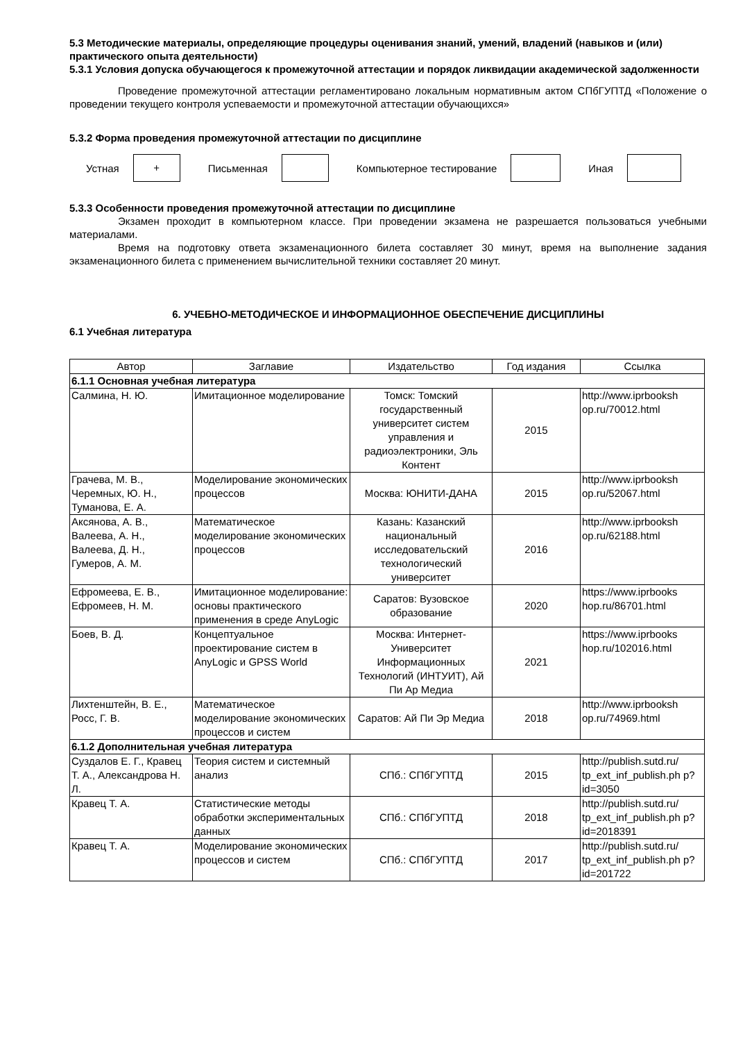5.3 Методические материалы, определяющие процедуры оценивания знаний, умений, владений (навыков и (или) практического опыта деятельности)
5.3.1 Условия допуска обучающегося к промежуточной аттестации и порядок ликвидации академической задолженности
Проведение промежуточной аттестации регламентировано локальным нормативным актом СПбГУПТД «Положение о проведении текущего контроля успеваемости и промежуточной аттестации обучающихся»
5.3.2 Форма проведения промежуточной аттестации по дисциплине
Устная
+
Письменная Компьютерное тестирование Иная
5.3.3 Особенности проведения промежуточной аттестации по дисциплине
Экзамен проходит в компьютерном классе. При проведении экзамена не разрешается пользоваться учебными материалами.
Время на подготовку ответа экзаменационного билета составляет 30 минут, время на выполнение задания экзаменационного билета с применением вычислительной техники составляет 20 минут.
6. УЧЕБНО-МЕТОДИЧЕСКОЕ И ИНФОРМАЦИОННОЕ ОБЕСПЕЧЕНИЕ ДИСЦИПЛИНЫ
6.1 Учебная литература
| Автор | Заглавие | Издательство | Год издания | Ссылка |
| --- | --- | --- | --- | --- |
| 6.1.1 Основная учебная литература | | | | |
| Салмина, Н. Ю. | Имитационное моделирование | Томск: Томский государственный университет систем управления и радиоэлектроники, Эль Контент | 2015 | http://www.iprbooksh op.ru/70012.html |
| Грачева, М. В., Черемных, Ю. Н., Туманова, Е. А. | Моделирование экономических процессов | Москва: ЮНИТИ-ДАНА | 2015 | http://www.iprbooksh op.ru/52067.html |
| Аксянова, А. В., Валеева, А. Н., Валеева, Д. Н., Гумеров, А. М. | Математическое моделирование экономических процессов | Казань: Казанский национальный исследовательский технологический университет | 2016 | http://www.iprbooksh op.ru/62188.html |
| Ефромеева, Е. В., Ефромеев, Н. М. | Имитационное моделирование: основы практического применения в среде AnyLogic | Саратов: Вузовское образование | 2020 | https://www.iprbooks hop.ru/86701.html |
| Боев, В. Д. | Концептуальное проектирование систем в AnyLogic и GPSS World | Москва: Интернет-Университет Информационных Технологий (ИНТУИТ), Ай Пи Ар Медиа | 2021 | https://www.iprbooks hop.ru/102016.html |
| Лихтенштейн, В. Е., Росс, Г. В. | Математическое моделирование экономических процессов и систем | Саратов: Ай Пи Эр Медиа | 2018 | http://www.iprbooksh op.ru/74969.html |
| 6.1.2 Дополнительная учебная литература | | | | |
| Суздалов Е. Г., Кравец Т. А., Александрова Н. Л. | Теория систем и системный анализ | СПб.: СПбГУПТД | 2015 | http://publish.sutd.ru/ tp_ext_inf_publish.ph p?id=3050 |
| Кравец Т. А. | Статистические методы обработки экспериментальных данных | СПб.: СПбГУПТД | 2018 | http://publish.sutd.ru/ tp_ext_inf_publish.ph p?id=2018391 |
| Кравец Т. А. | Моделирование экономических процессов и систем | СПб.: СПбГУПТД | 2017 | http://publish.sutd.ru/ tp_ext_inf_publish.ph p?id=201722 |